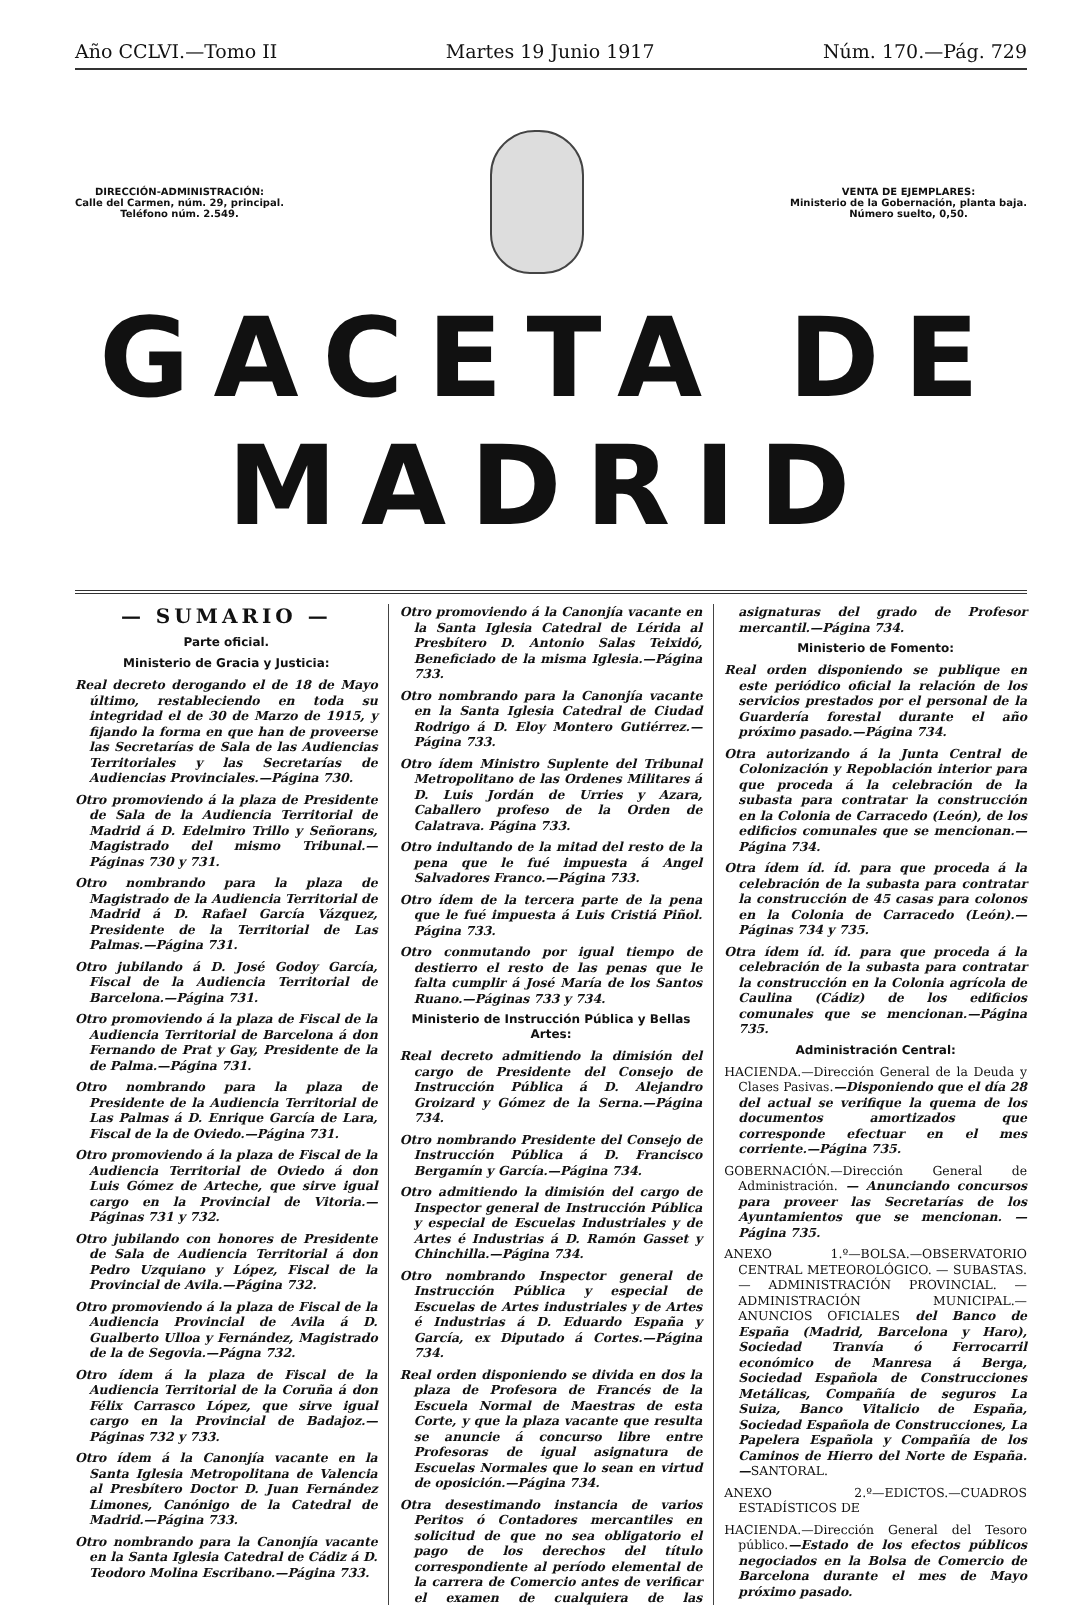Año CCLVI.—Tomo II Martes 19 Junio 1917 Núm. 170.—Pág. 729
DIRECCIÓN-ADMINISTRACIÓN:
Calle del Carmen, núm. 29, principal.
Teléfono núm. 2.549.
VENTA DE EJEMPLARES:
Ministerio de la Gobernación, planta baja.
Número suelto, 0,50.
GACETA DE MADRID
— SUMARIO —
Parte oficial.
Ministerio de Gracia y Justicia:
Real decreto derogando el de 18 de Mayo último, restableciendo en toda su integridad el de 30 de Marzo de 1915, y fijando la forma en que han de proveerse las Secretarías de Sala de las Audiencias Territoriales y las Secretarías de Audiencias Provinciales.—Página 730.
Otro promoviendo á la plaza de Presidente de Sala de la Audiencia Territorial de Madrid á D. Edelmiro Trillo y Señorans, Magistrado del mismo Tribunal.—Páginas 730 y 731.
Otro nombrando para la plaza de Magistrado de la Audiencia Territorial de Madrid á D. Rafael García Vázquez, Presidente de la Territorial de Las Palmas.—Página 731.
Otro jubilando á D. José Godoy García, Fiscal de la Audiencia Territorial de Barcelona.—Página 731.
Otro promoviendo á la plaza de Fiscal de la Audiencia Territorial de Barcelona á don Fernando de Prat y Gay, Presidente de la de Palma.—Página 731.
Otro nombrando para la plaza de Presidente de la Audiencia Territorial de Las Palmas á D. Enrique García de Lara, Fiscal de la de Oviedo.—Página 731.
Otro promoviendo á la plaza de Fiscal de la Audiencia Territorial de Oviedo á don Luis Gómez de Arteche, que sirve igual cargo en la Provincial de Vitoria.—Páginas 731 y 732.
Otro jubilando con honores de Presidente de Sala de Audiencia Territorial á don Pedro Uzquiano y López, Fiscal de la Provincial de Avila.—Página 732.
Otro promoviendo á la plaza de Fiscal de la Audiencia Provincial de Avila á D. Gualberto Ulloa y Fernández, Magistrado de la de Segovia.—Págna 732.
Otro ídem á la plaza de Fiscal de la Audiencia Territorial de la Coruña á don Félix Carrasco López, que sirve igual cargo en la Provincial de Badajoz.—Páginas 732 y 733.
Otro ídem á la Canonjía vacante en la Santa Iglesia Metropolitana de Valencia al Presbítero Doctor D. Juan Fernández Limones, Canónigo de la Catedral de Madrid.—Página 733.
Otro nombrando para la Canonjía vacante en la Santa Iglesia Catedral de Cádiz á D. Teodoro Molina Escribano.—Página 733.
Otro promoviendo á la Canonjía vacante en la Santa Iglesia Catedral de Lérida al Presbítero D. Antonio Salas Teixidó, Beneficiado de la misma Iglesia.—Página 733.
Otro nombrando para la Canonjía vacante en la Santa Iglesia Catedral de Ciudad Rodrigo á D. Eloy Montero Gutiérrez.—Página 733.
Otro ídem Ministro Suplente del Tribunal Metropolitano de las Ordenes Militares á D. Luis Jordán de Urries y Azara, Caballero profeso de la Orden de Calatrava. Página 733.
Otro indultando de la mitad del resto de la pena que le fué impuesta á Angel Salvadores Franco.—Página 733.
Otro ídem de la tercera parte de la pena que le fué impuesta á Luis Cristiá Piñol. Página 733.
Otro conmutando por igual tiempo de destierro el resto de las penas que le falta cumplir á José María de los Santos Ruano.—Páginas 733 y 734.
Ministerio de Instrucción Pública y Bellas Artes:
Real decreto admitiendo la dimisión del cargo de Presidente del Consejo de Instrucción Pública á D. Alejandro Groizard y Gómez de la Serna.—Página 734.
Otro nombrando Presidente del Consejo de Instrucción Pública á D. Francisco Bergamín y García.—Página 734.
Otro admitiendo la dimisión del cargo de Inspector general de Instrucción Pública y especial de Escuelas Industriales y de Artes é Industrias á D. Ramón Gasset y Chinchilla.—Página 734.
Otro nombrando Inspector general de Instrucción Pública y especial de Escuelas de Artes industriales y de Artes é Industrias á D. Eduardo España y García, ex Diputado á Cortes.—Página 734.
Real orden disponiendo se divida en dos la plaza de Profesora de Francés de la Escuela Normal de Maestras de esta Corte, y que la plaza vacante que resulta se anuncie á concurso libre entre Profesoras de igual asignatura de Escuelas Normales que lo sean en virtud de oposición.—Página 734.
Otra desestimando instancia de varios Peritos ó Contadores mercantiles en solicitud de que no sea obligatorio el pago de los derechos del título correspondiente al período elemental de la carrera de Comercio antes de verificar el examen de cualquiera de las asignaturas del grado de Profesor mercantil.—Página 734.
Ministerio de Fomento:
Real orden disponiendo se publique en este periódico oficial la relación de los servicios prestados por el personal de la Guardería forestal durante el año próximo pasado.—Página 734.
Otra autorizando á la Junta Central de Colonización y Repoblación interior para que proceda á la celebración de la subasta para contratar la construcción en la Colonia de Carracedo (León), de los edificios comunales que se mencionan.—Página 734.
Otra ídem íd. íd. para que proceda á la celebración de la subasta para contratar la construcción de 45 casas para colonos en la Colonia de Carracedo (León).—Páginas 734 y 735.
Otra ídem íd. íd. para que proceda á la celebración de la subasta para contratar la construcción en la Colonia agrícola de Caulina (Cádiz) de los edificios comunales que se mencionan.—Página 735.
Administración Central:
HACIENDA.—Dirección General de la Deuda y Clases Pasivas.—Disponiendo que el día 28 del actual se verifique la quema de los documentos amortizados que corresponde efectuar en el mes corriente.—Página 735.
GOBERNACIÓN.—Dirección General de Administración. — Anunciando concursos para proveer las Secretarías de los Ayuntamientos que se mencionan. — Página 735.
ANEXO 1.º—BOLSA.—OBSERVATORIO CENTRAL METEOROLÓGICO. — SUBASTAS. — ADMINISTRACIÓN PROVINCIAL. — ADMINISTRACIÓN MUNICIPAL.—ANUNCIOS OFICIALES del Banco de España (Madrid, Barcelona y Haro), Sociedad Tranvía ó Ferrocarril económico de Manresa á Berga, Sociedad Española de Construcciones Metálicas, Compañía de seguros La Suiza, Banco Vitalicio de España, Sociedad Española de Construcciones, La Papelera Española y Compañía de los Caminos de Hierro del Norte de España.—SANTORAL.
ANEXO 2.º—EDICTOS.—CUADROS ESTADÍSTICOS DE
HACIENDA.—Dirección General del Tesoro público.—Estado de los efectos públicos negociados en la Bolsa de Comercio de Barcelona durante el mes de Mayo próximo pasado.